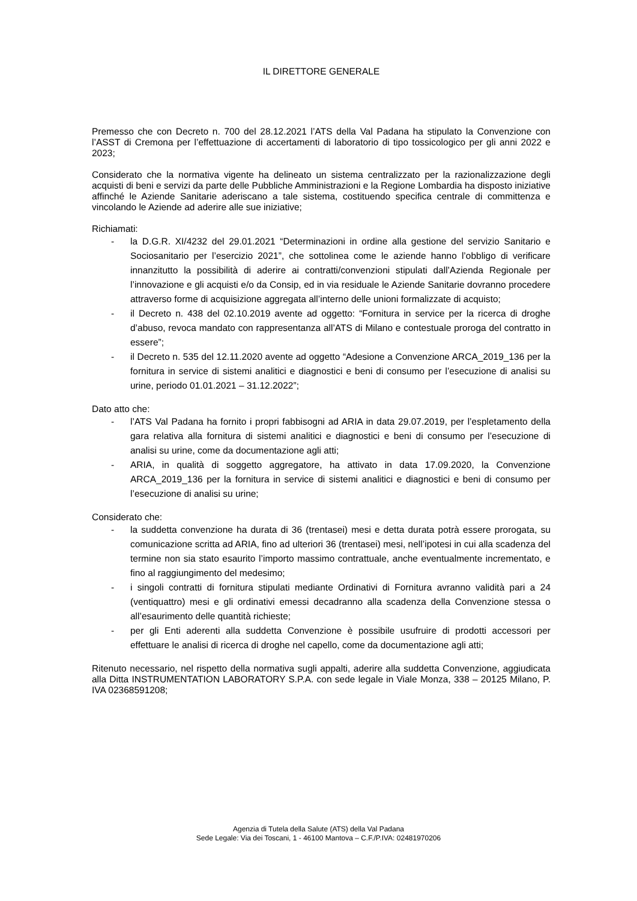IL DIRETTORE GENERALE
Premesso che con Decreto n. 700 del 28.12.2021 l’ATS della Val Padana ha stipulato la Convenzione con l’ASST di Cremona per l’effettuazione di accertamenti di laboratorio di tipo tossicologico per gli anni 2022 e 2023;
Considerato che la normativa vigente ha delineato un sistema centralizzato per la razionalizzazione degli acquisti di beni e servizi da parte delle Pubbliche Amministrazioni e la Regione Lombardia ha disposto iniziative affinché le Aziende Sanitarie aderiscano a tale sistema, costituendo specifica centrale di committenza e vincolando le Aziende ad aderire alle sue iniziative;
Richiamati:
- la D.G.R. XI/4232 del 29.01.2021 “Determinazioni in ordine alla gestione del servizio Sanitario e Sociosanitario per l’esercizio 2021”, che sottolinea come le aziende hanno l’obbligo di verificare innanzitutto la possibilità di aderire ai contratti/convenzioni stipulati dall’Azienda Regionale per l’innovazione e gli acquisti e/o da Consip, ed in via residuale le Aziende Sanitarie dovranno procedere attraverso forme di acquisizione aggregata all’interno delle unioni formalizzate di acquisto;
- il Decreto n. 438 del 02.10.2019 avente ad oggetto: “Fornitura in service per la ricerca di droghe d’abuso, revoca mandato con rappresentanza all’ATS di Milano e contestuale proroga del contratto in essere”;
- il Decreto n. 535 del 12.11.2020 avente ad oggetto “Adesione a Convenzione ARCA_2019_136 per la fornitura in service di sistemi analitici e diagnostici e beni di consumo per l’esecuzione di analisi su urine, periodo 01.01.2021 – 31.12.2022”;
Dato atto che:
- l’ATS Val Padana ha fornito i propri fabbisogni ad ARIA in data 29.07.2019, per l’espletamento della gara relativa alla fornitura di sistemi analitici e diagnostici e beni di consumo per l’esecuzione di analisi su urine, come da documentazione agli atti;
- ARIA, in qualità di soggetto aggregatore, ha attivato in data 17.09.2020, la Convenzione ARCA_2019_136 per la fornitura in service di sistemi analitici e diagnostici e beni di consumo per l’esecuzione di analisi su urine;
Considerato che:
- la suddetta convenzione ha durata di 36 (trentasei) mesi e detta durata potrà essere prorogata, su comunicazione scritta ad ARIA, fino ad ulteriori 36 (trentasei) mesi, nell’ipotesi in cui alla scadenza del termine non sia stato esaurito l’importo massimo contrattuale, anche eventualmente incrementato, e fino al raggiungimento del medesimo;
- i singoli contratti di fornitura stipulati mediante Ordinativi di Fornitura avranno validità pari a 24 (ventiquattro) mesi e gli ordinativi emessi decadranno alla scadenza della Convenzione stessa o all’esaurimento delle quantità richieste;
- per gli Enti aderenti alla suddetta Convenzione è possibile usufruire di prodotti accessori per effettuare le analisi di ricerca di droghe nel capello, come da documentazione agli atti;
Ritenuto necessario, nel rispetto della normativa sugli appalti, aderire alla suddetta Convenzione, aggiudicata alla Ditta INSTRUMENTATION LABORATORY S.P.A. con sede legale in Viale Monza, 338 – 20125 Milano, P. IVA 02368591208;
Agenzia di Tutela della Salute (ATS) della Val Padana
Sede Legale: Via dei Toscani, 1 - 46100 Mantova – C.F./P.IVA: 02481970206